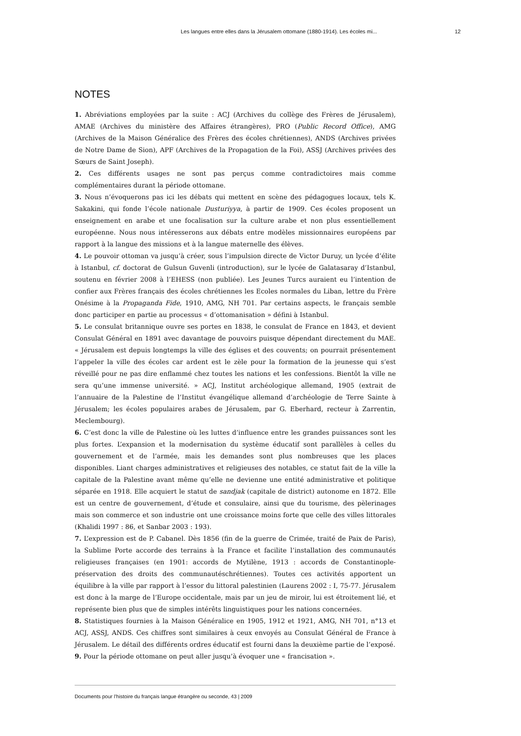Les langues entre elles dans la Jérusalem ottomane (1880-1914). Les écoles mi... 12
NOTES
1. Abréviations employées par la suite : ACJ (Archives du collège des Frères de Jérusalem), AMAE (Archives du ministère des Affaires étrangères), PRO (Public Record Office), AMG (Archives de la Maison Généralice des Frères des écoles chrétiennes), ANDS (Archives privées de Notre Dame de Sion), APF (Archives de la Propagation de la Foi), ASSJ (Archives privées des Sœurs de Saint Joseph).
2. Ces différents usages ne sont pas perçus comme contradictoires mais comme complémentaires durant la période ottomane.
3. Nous n’évoquerons pas ici les débats qui mettent en scène des pédagogues locaux, tels K. Sakakini, qui fonde l’école nationale Dusturiyya, à partir de 1909. Ces écoles proposent un enseignement en arabe et une focalisation sur la culture arabe et non plus essentiellement européenne. Nous nous intéresserons aux débats entre modèles missionnaires européens par rapport à la langue des missions et à la langue maternelle des élèves.
4. Le pouvoir ottoman va jusqu’à créer, sous l’impulsion directe de Victor Duruy, un lycée d’élite à Istanbul, cf. doctorat de Gulsun Guvenli (introduction), sur le lycée de Galatasaray d’Istanbul, soutenu en février 2008 à l’EHESS (non publiée). Les Jeunes Turcs auraient eu l’intention de confier aux Frères français des écoles chrétiennes les Ecoles normales du Liban, lettre du Frère Onésime à la Propaganda Fide, 1910, AMG, NH 701. Par certains aspects, le français semble donc participer en partie au processus « d’ottomanisation » défini à Istanbul.
5. Le consulat britannique ouvre ses portes en 1838, le consulat de France en 1843, et devient Consulat Général en 1891 avec davantage de pouvoirs puisque dépendant directement du MAE. « Jérusalem est depuis longtemps la ville des églises et des couvents; on pourrait présentement l’appeler la ville des écoles car ardent est le zèle pour la formation de la jeunesse qui s’est réveillé pour ne pas dire enflammé chez toutes les nations et les confessions. Bientôt la ville ne sera qu’une immense université. » ACJ, Institut archéologique allemand, 1905 (extrait de l’annuaire de la Palestine de l’Institut évangélique allemand d’archéologie de Terre Sainte à Jérusalem; les écoles populaires arabes de Jérusalem, par G. Eberhard, recteur à Zarrentin, Meclembourg).
6. C’est donc la ville de Palestine où les luttes d’influence entre les grandes puissances sont les plus fortes. L’expansion et la modernisation du système éducatif sont parallèles à celles du gouvernement et de l’armée, mais les demandes sont plus nombreuses que les places disponibles. Liant charges administratives et religieuses des notables, ce statut fait de la ville la capitale de la Palestine avant même qu’elle ne devienne une entité administrative et politique séparée en 1918. Elle acquiert le statut de sandjak (capitale de district) autonome en 1872. Elle est un centre de gouvernement, d’étude et consulaire, ainsi que du tourisme, des pèlerinages mais son commerce et son industrie ont une croissance moins forte que celle des villes littorales (Khalidi 1997 : 86, et Sanbar 2003 : 193).
7. L’expression est de P. Cabanel. Dès 1856 (fin de la guerre de Crimée, traité de Paix de Paris), la Sublime Porte accorde des terrains à la France et facilite l’installation des communautés religieuses françaises (en 1901: accords de Mytilène, 1913 : accords de Constantinople-préservation des droits des communautéschrétiennes). Toutes ces activités apportent un équilibre à la ville par rapport à l’essor du littoral palestinien (Laurens 2002 : I, 75-77. Jérusalem est donc à la marge de l’Europe occidentale, mais par un jeu de miroir, lui est étroitement lié, et représente bien plus que de simples intérêts linguistiques pour les nations concernées.
8. Statistiques fournies à la Maison Généralice en 1905, 1912 et 1921, AMG, NH 701, n°13 et ACJ, ASSJ, ANDS. Ces chiffres sont similaires à ceux envoyés au Consulat Général de France à Jérusalem. Le détail des différents ordres éducatif est fourni dans la deuxième partie de l’exposé.
9. Pour la période ottomane on peut aller jusqu’à évoquer une « francisation ».
Documents pour l’histoire du français langue étrangère ou seconde, 43 | 2009